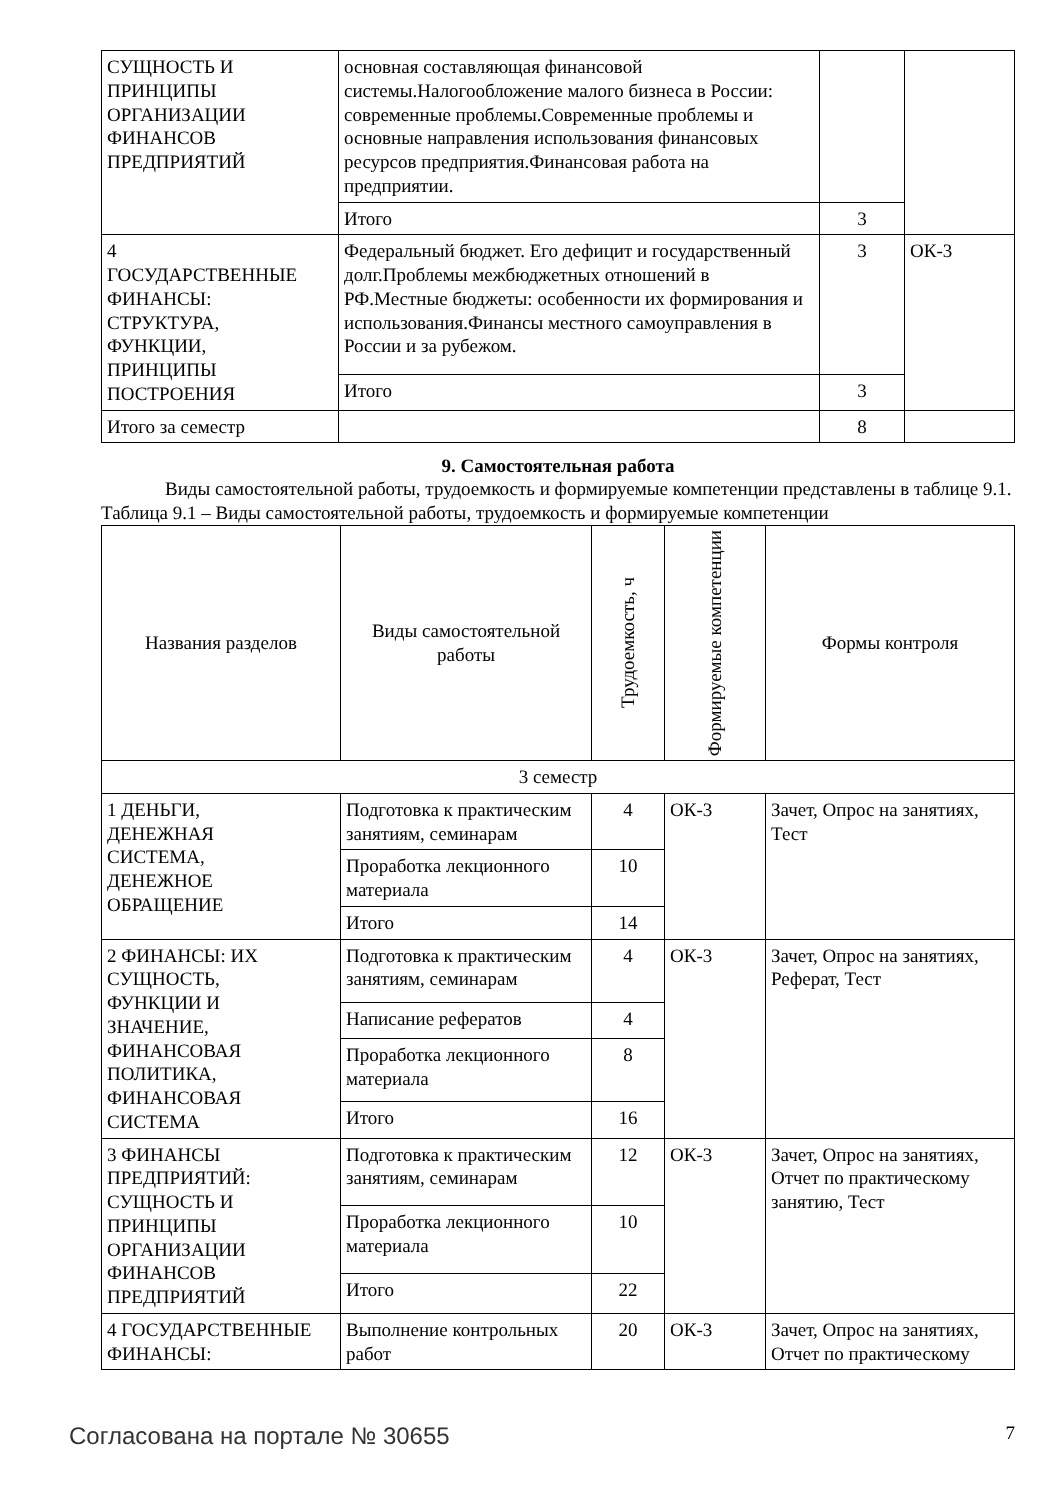| СУЩНОСТЬ И ПРИНЦИПЫ ОРГАНИЗАЦИИ ФИНАНСОВ ПРЕДПРИЯТИЙ | основная составляющая финансовой системы.Налогообложение малого бизнеса в России: современные проблемы.Современные проблемы и основные направления использования финансовых ресурсов предприятия.Финансовая работа на предприятии. | | |
| | Итого | 3 | |
| 4 ГОСУДАРСТВЕННЫЕ ФИНАНСЫ: СТРУКТУРА, ФУНКЦИИ, ПРИНЦИПЫ ПОСТРОЕНИЯ | Федеральный бюджет. Его дефицит и государственный долг.Проблемы межбюджетных отношений в РФ.Местные бюджеты: особенности их формирования и использования.Финансы местного самоуправления в России и за рубежом. | 3 | ОК-3 |
| | Итого | 3 | |
| Итого за семестр | | 8 | |
9. Самостоятельная работа
Виды самостоятельной работы, трудоемкость и формируемые компетенции представлены в таблице 9.1.
Таблица 9.1 – Виды самостоятельной работы, трудоемкость и формируемые компетенции
| Названия разделов | Виды самостоятельной работы | Трудоемкость, ч | Формируемые компетенции | Формы контроля |
| --- | --- | --- | --- | --- |
| 3 семестр | | | | |
| 1 ДЕНЬГИ, ДЕНЕЖНАЯ СИСТЕМА, ДЕНЕЖНОЕ ОБРАЩЕНИЕ | Подготовка к практическим занятиям, семинарам | 4 | ОК-3 | Зачет, Опрос на занятиях, Тест |
| | Проработка лекционного материала | 10 | | |
| | Итого | 14 | | |
| 2 ФИНАНСЫ: ИХ СУЩНОСТЬ, ФУНКЦИИ И ЗНАЧЕНИЕ, ФИНАНСОВАЯ ПОЛИТИКА, ФИНАНСОВАЯ СИСТЕМА | Подготовка к практическим занятиям, семинарам | 4 | ОК-3 | Зачет, Опрос на занятиях, Реферат, Тест |
| | Написание рефератов | 4 | | |
| | Проработка лекционного материала | 8 | | |
| | Итого | 16 | | |
| 3 ФИНАНСЫ ПРЕДПРИЯТИЙ: СУЩНОСТЬ И ПРИНЦИПЫ ОРГАНИЗАЦИИ ФИНАНСОВ ПРЕДПРИЯТИЙ | Подготовка к практическим занятиям, семинарам | 12 | ОК-3 | Зачет, Опрос на занятиях, Отчет по практическому занятию, Тест |
| | Проработка лекционного материала | 10 | | |
| | Итого | 22 | | |
| 4 ГОСУДАРСТВЕННЫЕ ФИНАНСЫ: | Выполнение контрольных работ | 20 | ОК-3 | Зачет, Опрос на занятиях, Отчет по практическому |
Согласована на портале № 30655 7